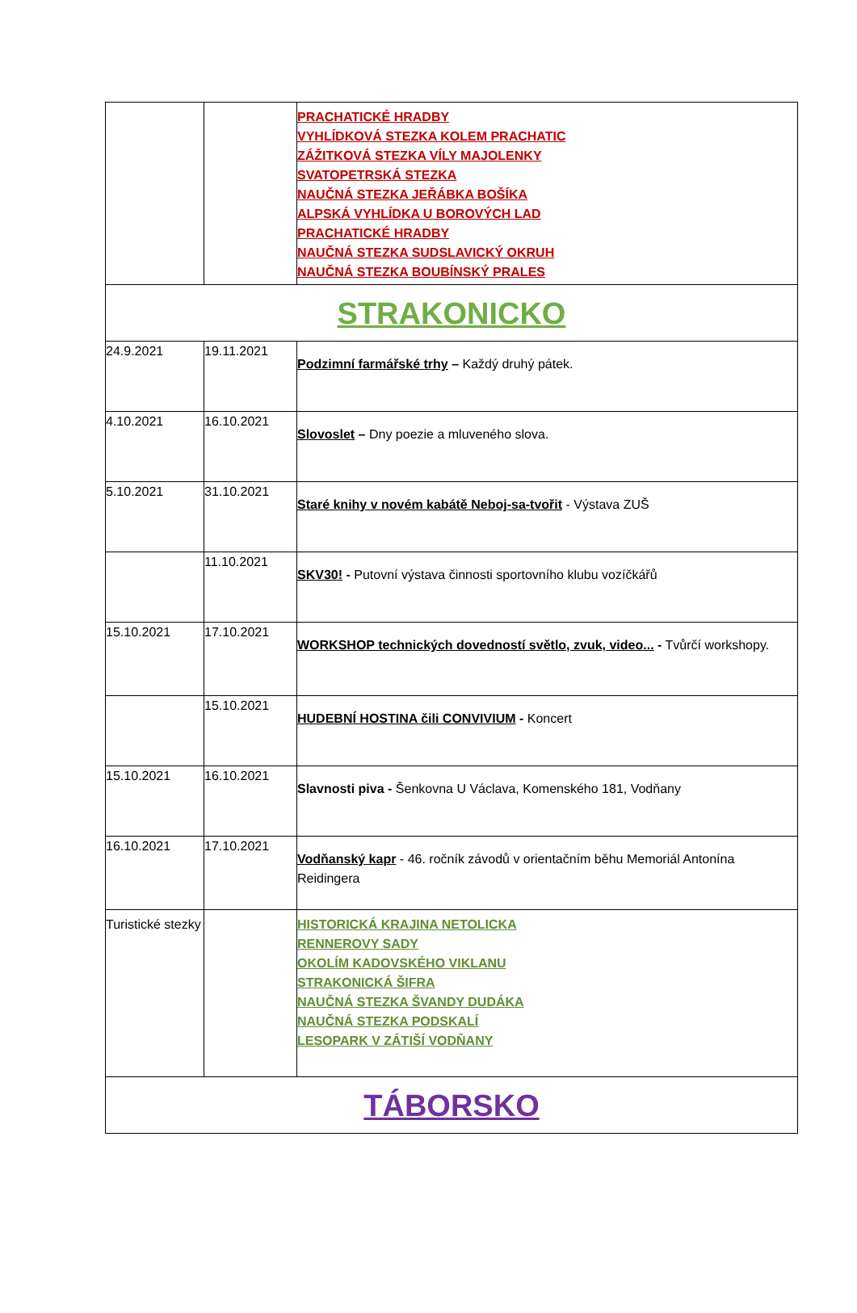| | | PRACHATICKÉ HRADBY VYHLÍDKOVÁ STEZKA KOLEM PRACHATIC ZÁŽITKOVÁ STEZKA VÍLY MAJOLENKY SVATOPETRSKÁ STEZKA NAUČNÁ STEZKA JEŘÁBKA BOŠÍKA ALPSKÁ VYHLÍDKA U BOROVÝCH LAD PRACHATICKÉ HRADBY NAUČNÁ STEZKA SUDSLAVICKÝ OKRUH NAUČNÁ STEZKA BOUBÍNSKÝ PRALES |
| STRAKONICKO | | |
| 24.9.2021 | 19.11.2021 | Podzimní farmářské trhy – Každý druhý pátek. |
| 4.10.2021 | 16.10.2021 | Slovoslet – Dny poezie a mluveného slova. |
| 5.10.2021 | 31.10.2021 | Staré knihy v novém kabátě Neboj-sa-tvořit - Výstava ZUŠ |
| | 11.10.2021 | SKV30! - Putovní výstava činnosti sportovního klubu vozíčkářů |
| 15.10.2021 | 17.10.2021 | WORKSHOP technických dovedností světlo, zvuk, video... - Tvůrčí workshopy. |
| | 15.10.2021 | HUDEBNÍ HOSTINA čili CONVIVIUM - Koncert |
| 15.10.2021 | 16.10.2021 | Slavnosti piva - Šenkovna U Václava, Komenského 181, Vodňany |
| 16.10.2021 | 17.10.2021 | Vodňanský kapr - 46. ročník závodů v orientačním běhu Memoriál Antonína Reidingera |
| Turistické stezky | | HISTORICKÁ KRAJINA NETOLICKA RENNEROVY SADY OKOLÍM KADOVSKÉHO VIKLANU STRAKONICKÁ ŠIFRA NAUČNÁ STEZKA ŠVANDY DUDÁKA NAUČNÁ STEZKA PODSKALÍ LESOPARK V ZÁTIŠÍ VODŇANY |
| TÁBORSKO | | |